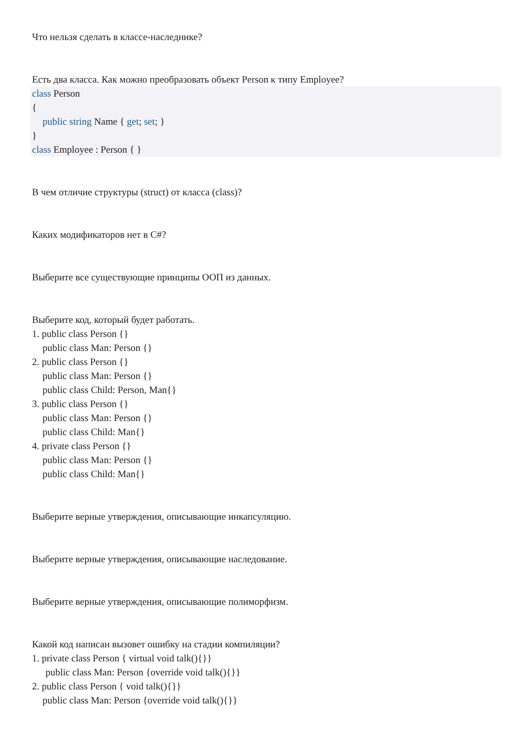Что нельзя сделать в классе-наследнике?
Есть два класса. Как можно преобразовать объект Person к типу Employee?
class Person
{
public string Name { get; set; }
}
class Employee : Person { }
В чем отличие структуры (struct) от класса (class)?
Каких модификаторов нет в C#?
Выберите все существующие принципы ООП из данных.
Выберите код, который будет работать.
1. public class Person {}
public class Man: Person {}
2. public class Person {}
public class Man: Person {}
public class Child: Person, Man{}
3. public class Person {}
public class Man: Person {}
public class Child: Man{}
4. private class Person {}
public class Man: Person {}
public class Child: Man{}
Выберите верные утверждения, описывающие инкапсуляцию.
Выберите верные утверждения, описывающие наследование.
Выберите верные утверждения, описывающие полиморфизм.
Какой код написан вызовет ошибку на стадии компиляции?
1. private class Person { virtual void talk(){}}
public class Man: Person {override void talk(){}}
2. public class Person { void talk(){}}
public class Man: Person {override void talk(){}}